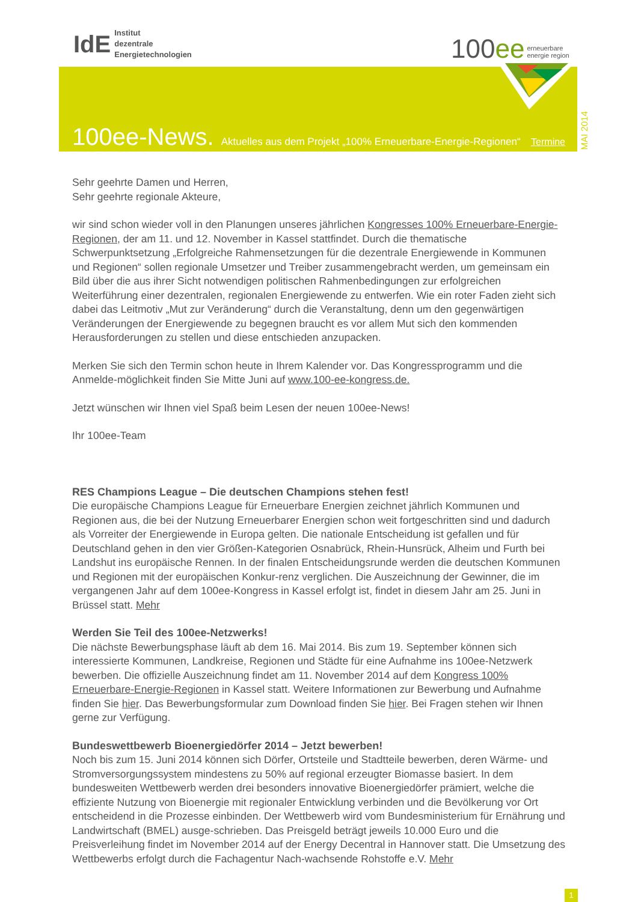IdE
Institut
dezentrale
Energietechnologien
100 ee
erneuerbare
energie region
100ee-News.
Aktuelles aus dem Projekt „100% Erneuerbare-Energie-Regionen“Termine
MAI 2014
Sehr geehrte Damen und Herren,
Sehr geehrte regionale Akteure,
wir sind schon wieder voll in den Planungen unseres jährlichen Kongresses 100% Erneuerbare-Energie-Regionen, der am 11. und 12. November in Kassel stattfindet. Durch die thematische Schwerpunktsetzung „Erfolgreiche Rahmensetzungen für die dezentrale Energiewende in Kommunen und Regionen“ sollen regionale Umsetzer und Treiber zusammengebracht werden, um gemeinsam ein Bild über die aus ihrer Sicht notwendigen politischen Rahmenbedingungen zur erfolgreichen Weiterführung einer dezentralen, regionalen Energiewende zu entwerfen. Wie ein roter Faden zieht sich dabei das Leitmotiv „Mut zur Veränderung“ durch die Veranstaltung, denn um den gegenwärtigen Veränderungen der Energiewende zu begegnen braucht es vor allem Mut sich den kommenden Herausforderungen zu stellen und diese entschieden anzupacken.
Merken Sie sich den Termin schon heute in Ihrem Kalender vor. Das Kongressprogramm und die Anmelde-möglichkeit finden Sie Mitte Juni auf www.100-ee-kongress.de.
Jetzt wünschen wir Ihnen viel Spaß beim Lesen der neuen 100ee-News!
Ihr 100ee-Team
RES Champions League – Die deutschen Champions stehen fest!
Die europäische Champions League für Erneuerbare Energien zeichnet jährlich Kommunen und Regionen aus, die bei der Nutzung Erneuerbarer Energien schon weit fortgeschritten sind und dadurch als Vorreiter der Energiewende in Europa gelten. Die nationale Entscheidung ist gefallen und für Deutschland gehen in den vier Größen-Kategorien Osnabrück, Rhein-Hunsrück, Alheim und Furth bei Landshut ins europäische Rennen. In der finalen Entscheidungsrunde werden die deutschen Kommunen und Regionen mit der europäischen Konkur-renz verglichen. Die Auszeichnung der Gewinner, die im vergangenen Jahr auf dem 100ee-Kongress in Kassel erfolgt ist, findet in diesem Jahr am 25. Juni in Brüssel statt. Mehr
Werden Sie Teil des 100ee-Netzwerks!
Die nächste Bewerbungsphase läuft ab dem 16. Mai 2014. Bis zum 19. September können sich interessierte Kommunen, Landkreise, Regionen und Städte für eine Aufnahme ins 100ee-Netzwerk bewerben. Die offizielle Auszeichnung findet am 11. November 2014 auf dem Kongress 100% Erneuerbare-Energie-Regionen in Kassel statt. Weitere Informationen zur Bewerbung und Aufnahme finden Sie hier. Das Bewerbungsformular zum Download finden Sie hier. Bei Fragen stehen wir Ihnen gerne zur Verfügung.
Bundeswettbewerb Bioenergiedörfer 2014 – Jetzt bewerben!
Noch bis zum 15. Juni 2014 können sich Dörfer, Ortsteile und Stadtteile bewerben, deren Wärme- und Stromversorgungssystem mindestens zu 50% auf regional erzeugter Biomasse basiert. In dem bundesweiten Wettbewerb werden drei besonders innovative Bioenergiedörfer prämiert, welche die effiziente Nutzung von Bioenergie mit regionaler Entwicklung verbinden und die Bevölkerung vor Ort entscheidend in die Prozesse einbinden. Der Wettbewerb wird vom Bundesministerium für Ernährung und Landwirtschaft (BMEL) ausge-schrieben. Das Preisgeld beträgt jeweils 10.000 Euro und die Preisverleihung findet im November 2014 auf der Energy Decentral in Hannover statt. Die Umsetzung des Wettbewerbs erfolgt durch die Fachagentur Nach-wachsende Rohstoffe e.V. Mehr
1